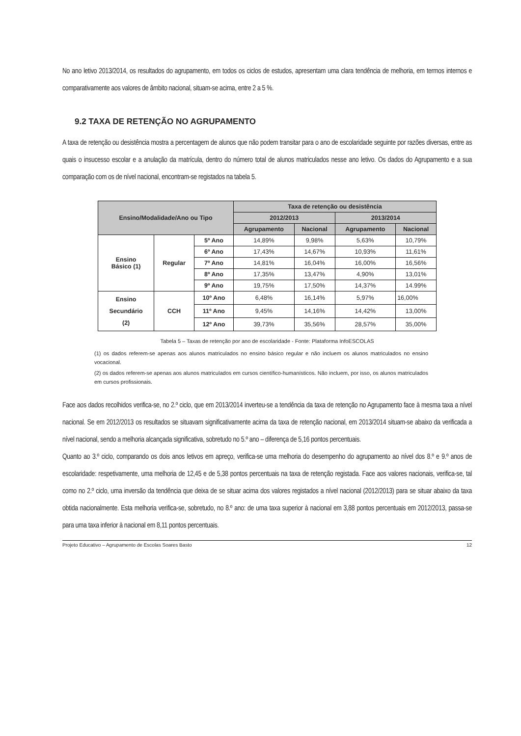No ano letivo 2013/2014, os resultados do agrupamento, em todos os ciclos de estudos, apresentam uma clara tendência de melhoria, em termos internos e comparativamente aos valores de âmbito nacional, situam-se acima, entre 2 a 5 %.
9.2 TAXA DE RETENÇÃO NO AGRUPAMENTO
A taxa de retenção ou desistência mostra a percentagem de alunos que não podem transitar para o ano de escolaridade seguinte por razões diversas, entre as quais o insucesso escolar e a anulação da matrícula, dentro do número total de alunos matriculados nesse ano letivo. Os dados do Agrupamento e a sua comparação com os de nível nacional, encontram-se registados na tabela 5.
| Ensino/Modalidade/Ano ou Tipo | | | Taxa de retenção ou desistência | | | |
| --- | --- | --- | --- | --- | --- | --- |
| | | | 2012/2013 | | 2013/2014 | |
| | | | Agrupamento | Nacional | Agrupamento | Nacional |
| Ensino Básico (1) | Regular | 5º Ano | 14,89% | 9,98% | 5,63% | 10,79% |
| | | 6º Ano | 17,43% | 14,67% | 10,93% | 11,61% |
| | | 7º Ano | 14,81% | 16,04% | 16,00% | 16,56% |
| | | 8º Ano | 17,35% | 13,47% | 4,90% | 13,01% |
| | | 9º Ano | 19,75% | 17,50% | 14,37% | 14.99% |
| Ensino Secundário (2) | CCH | 10º Ano | 6,48% | 16,14% | 5,97% | 16,00% |
| | | 11º Ano | 9,45% | 14,16% | 14,42% | 13,00% |
| | | 12º Ano | 39,73% | 35,56% | 28,57% | 35,00% |
Tabela 5 – Taxas de retenção por ano de escolaridade - Fonte: Plataforma InfoESCOLAS
(1) os dados referem-se apenas aos alunos matriculados no ensino básico regular e não incluem os alunos matriculados no ensino vocacional.
(2) os dados referem-se apenas aos alunos matriculados em cursos científico-humanísticos. Não incluem, por isso, os alunos matriculados em cursos profissionais.
Face aos dados recolhidos verifica-se, no 2.º ciclo, que em 2013/2014 inverteu-se a tendência da taxa de retenção no Agrupamento face à mesma taxa a nível nacional. Se em 2012/2013 os resultados se situavam significativamente acima da taxa de retenção nacional, em 2013/2014 situam-se abaixo da verificada a nível nacional, sendo a melhoria alcançada significativa, sobretudo no 5.º ano – diferença de 5,16 pontos percentuais.
Quanto ao 3.º ciclo, comparando os dois anos letivos em apreço, verifica-se uma melhoria do desempenho do agrupamento ao nível dos 8.º e 9.º anos de escolaridade: respetivamente, uma melhoria de 12,45 e de 5,38 pontos percentuais na taxa de retenção registada. Face aos valores nacionais, verifica-se, tal como no 2.º ciclo, uma inversão da tendência que deixa de se situar acima dos valores registados a nível nacional (2012/2013) para se situar abaixo da taxa obtida nacionalmente. Esta melhoria verifica-se, sobretudo, no 8.º ano: de uma taxa superior à nacional em 3,88 pontos percentuais em 2012/2013, passa-se para uma taxa inferior à nacional em 8,11 pontos percentuais.
Projeto Educativo – Agrupamento de Escolas Soares Basto 12